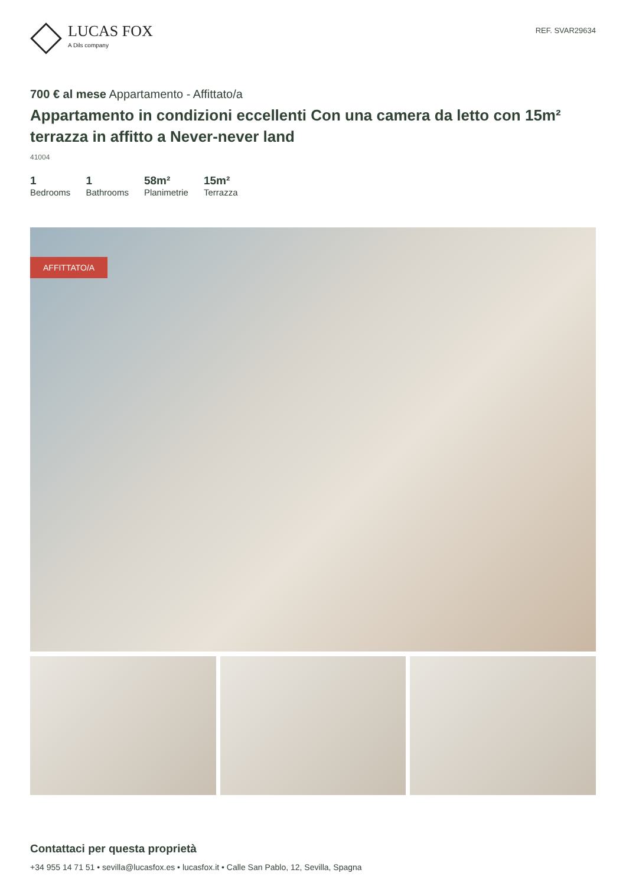LUCAS FOX
A Dils company
REF. SVAR29634
700 € al mese Appartamento - Affittato/a
Appartamento in condizioni eccellenti Con una camera da letto con 15m² terrazza in affitto a Never-never land
41004
1
Bedrooms
1
Bathrooms
58m²
Planimetrie
15m²
Terrazza
AFFITTATO/A
Contattaci per questa proprietà
+34 955 14 71 51 • sevilla@lucasfox.es • lucasfox.it • Calle San Pablo, 12, Sevilla, Spagna